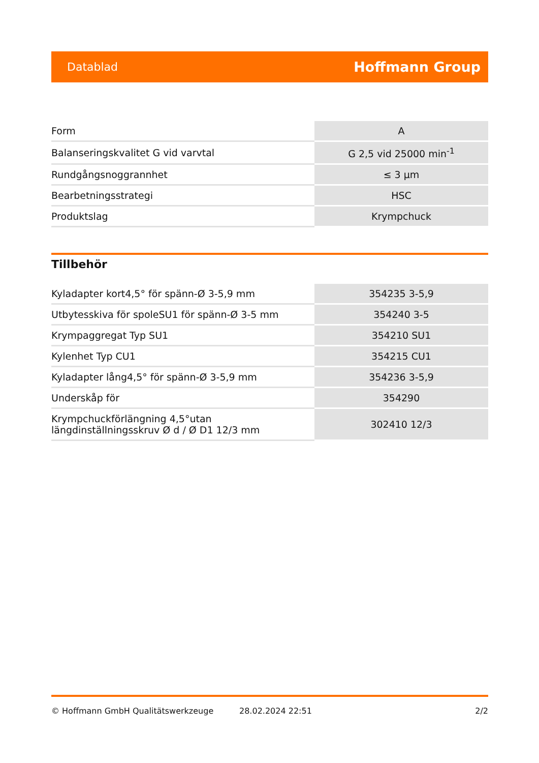Datablad Hoffmann Group
| Form | A |
| Balanseringskvalitet G vid varvtal | G 2,5 vid 25000 min<sup>-1</sup> |
| Rundgångsnoggrannhet | ≤ 3 µm |
| Bearbetningsstrategi | HSC |
| Produktslag | Krympchuck |
Tillbehör
| Kyladapter kort4,5° för spänn-Ø 3-5,9 mm | 354235 3-5,9 |
| Utbytesskiva för spoleSU1 för spänn-Ø 3-5 mm | 354240 3-5 |
| Krympaggregat Typ SU1 | 354210 SU1 |
| Kylenhet Typ CU1 | 354215 CU1 |
| Kyladapter lång4,5° för spänn-Ø 3-5,9 mm | 354236 3-5,9 |
| Underskåp för | 354290 |
| Krympchuckförlängning 4,5°utan längdinställningsskruv Ø d / Ø D1 12/3 mm | 302410 12/3 |
© Hoffmann GmbH Qualitätswerkzeuge 28.02.2024 22:51 2/2